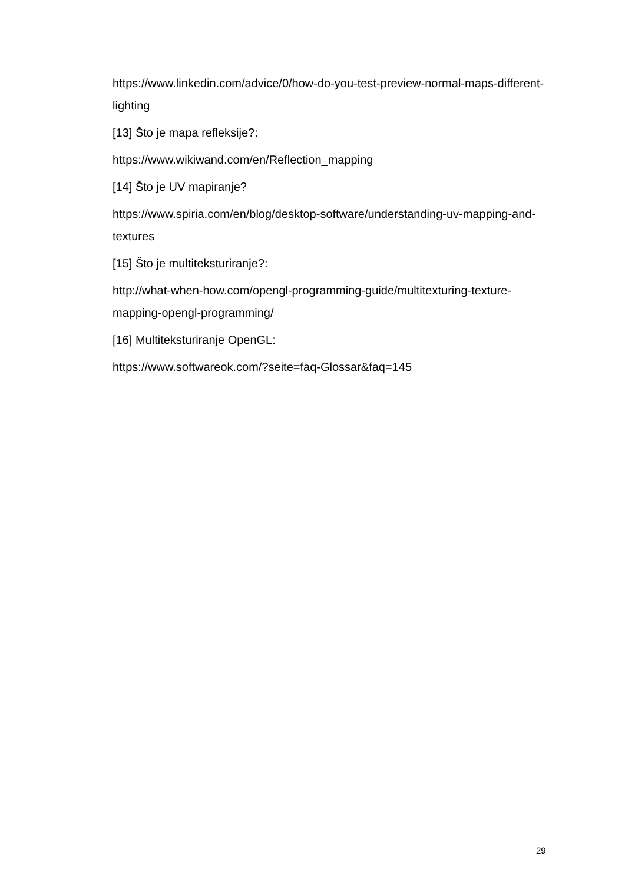https://www.linkedin.com/advice/0/how-do-you-test-preview-normal-maps-different-lighting
[13] Što je mapa refleksije?:
https://www.wikiwand.com/en/Reflection_mapping
[14] Što je UV mapiranje?
https://www.spiria.com/en/blog/desktop-software/understanding-uv-mapping-and-textures
[15] Što je multiteksturiranje?:
http://what-when-how.com/opengl-programming-guide/multitexturing-texture-mapping-opengl-programming/
[16] Multiteksturiranje OpenGL:
https://www.softwareok.com/?seite=faq-Glossar&faq=145
29